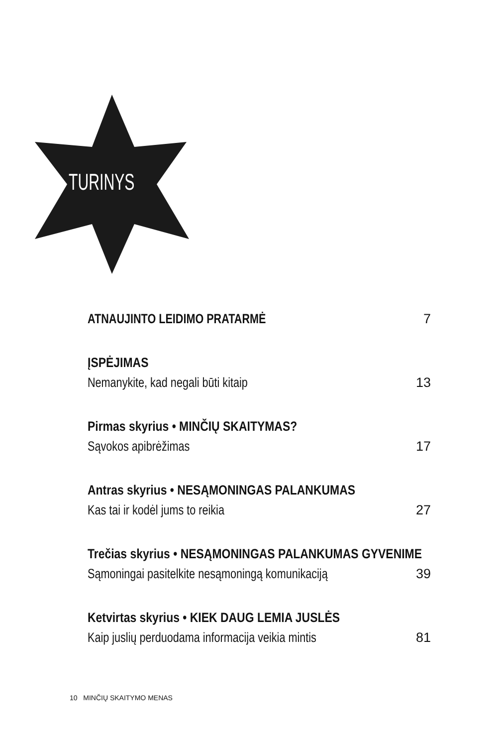TURINYS
ATNAUJINTO LEIDIMO PRATARMĖ 7
ĮSPĖJIMAS
Nemanykite, kad negali būti kitaip 13
Pirmas skyrius • MINČIŲ SKAITYMAS?
Sąvokos apibrėžimas 17
Antras skyrius • NESĄMONINGAS PALANKUMAS
Kas tai ir kodėl jums to reikia 27
Trečias skyrius • NESĄMONINGAS PALANKUMAS GYVENIME
Sąmoningai pasitelkite nesąmoningą komunikaciją 39
Ketvirtas skyrius • KIEK DAUG LEMIA JUSLĖS
Kaip juslių perduodama informacija veikia mintis 81
10 MINČIŲ SKAITYMO MENAS